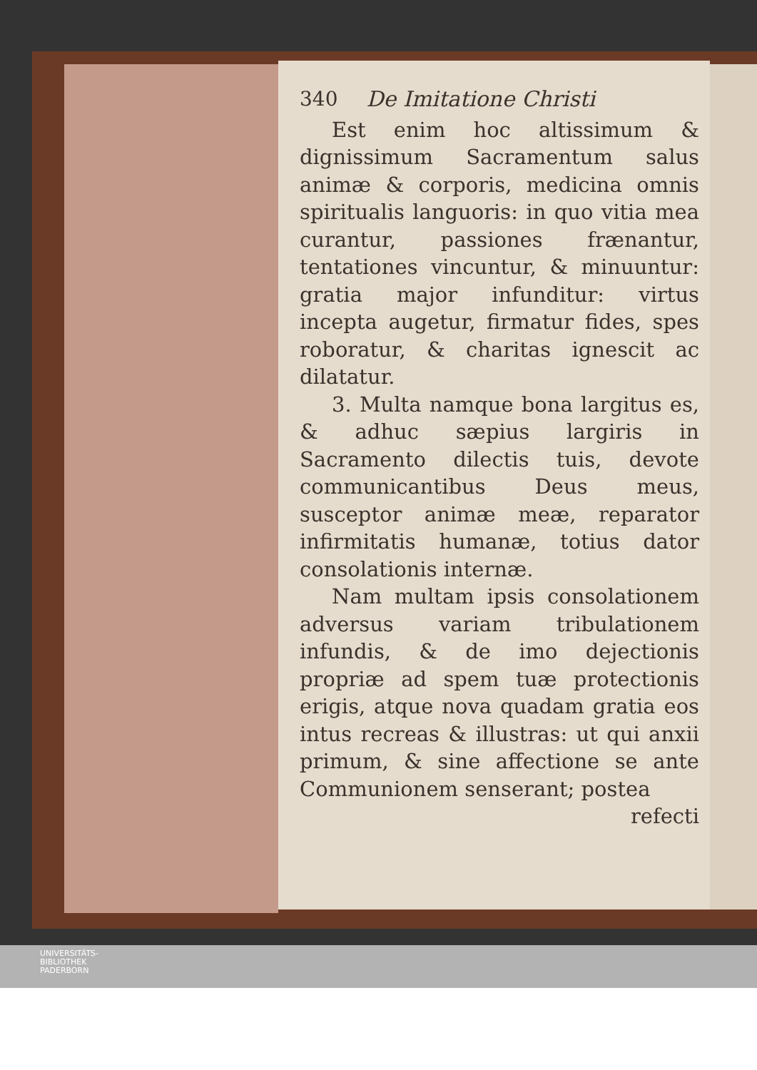340 De Imitatione Christi
Est enim hoc altissimum & dignissimum Sacramentum salus animæ & corporis, medicina omnis spiritualis languoris: in quo vitia mea curantur, passiones frænantur, tentationes vincuntur, & minuuntur: gratia major infunditur: virtus incepta augetur, firmatur fides, spes roboratur, & charitas ignescit ac dilatatur.
3. Multa namque bona largitus es, & adhuc sæpius largiris in Sacramento dilectis tuis, devote communicantibus Deus meus, susceptor animæ meæ, reparator infirmitatis humanæ, totius dator consolationis internæ.
Nam multam ipsis consolationem adversus variam tribulationem infundis, & de imo dejectionis propriæ ad spem tuæ protectionis erigis, atque nova quadam gratia eos intus recreas & illustras: ut qui anxii primum, & sine affectione se ante Communionem senserant; postea
refecti
UNIVERSITÄTS-
BIBLIOTHEK
PADERBORN